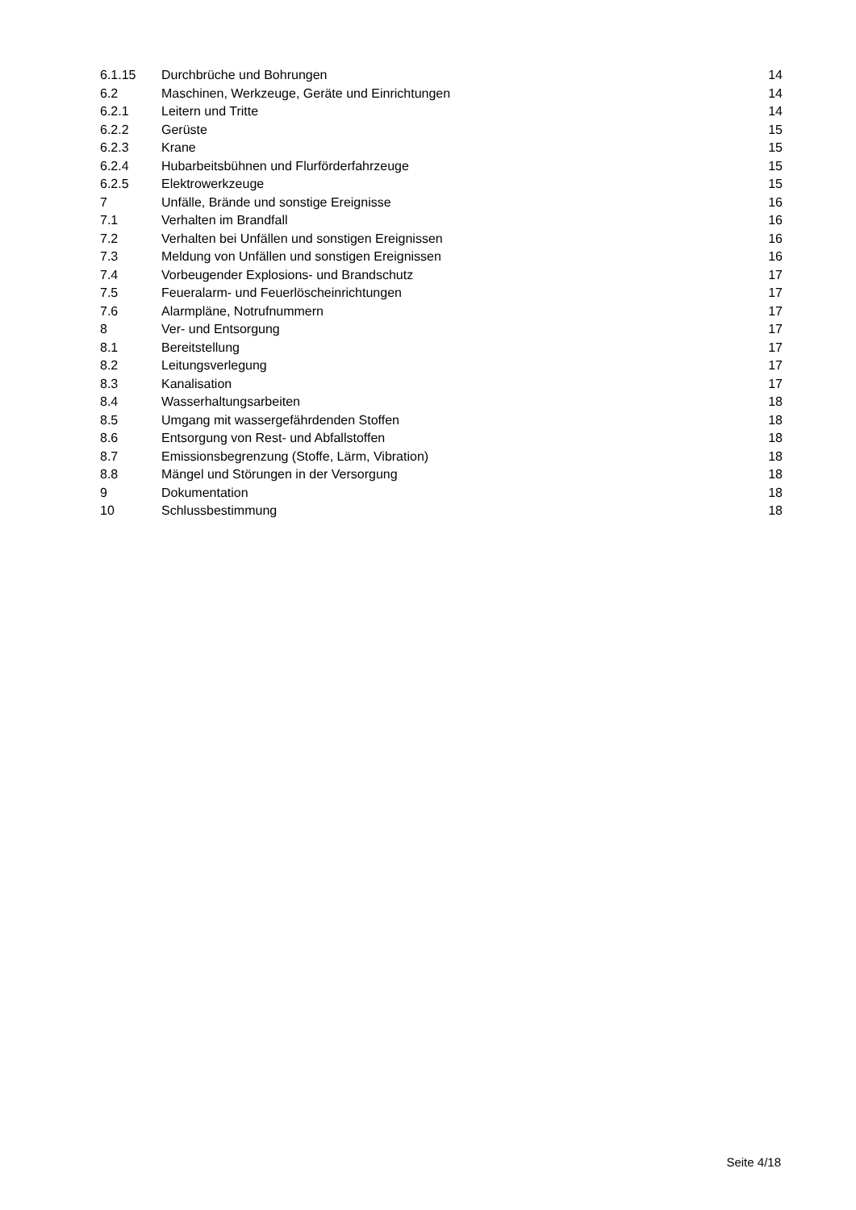| 6.1.15 | Durchbrüche und Bohrungen | 14 |
| 6.2 | Maschinen, Werkzeuge, Geräte und Einrichtungen | 14 |
| 6.2.1 | Leitern und Tritte | 14 |
| 6.2.2 | Gerüste | 15 |
| 6.2.3 | Krane | 15 |
| 6.2.4 | Hubarbeitsbühnen und Flurförderfahrzeuge | 15 |
| 6.2.5 | Elektrowerkzeuge | 15 |
| 7 | Unfälle, Brände und sonstige Ereignisse | 16 |
| 7.1 | Verhalten im Brandfall | 16 |
| 7.2 | Verhalten bei Unfällen und sonstigen Ereignissen | 16 |
| 7.3 | Meldung von Unfällen und sonstigen Ereignissen | 16 |
| 7.4 | Vorbeugender Explosions- und Brandschutz | 17 |
| 7.5 | Feueralarm- und Feuerlöscheinrichtungen | 17 |
| 7.6 | Alarmpläne, Notrufnummern | 17 |
| 8 | Ver- und Entsorgung | 17 |
| 8.1 | Bereitstellung | 17 |
| 8.2 | Leitungsverlegung | 17 |
| 8.3 | Kanalisation | 17 |
| 8.4 | Wasserhaltungsarbeiten | 18 |
| 8.5 | Umgang mit wassergefährdenden Stoffen | 18 |
| 8.6 | Entsorgung von Rest- und Abfallstoffen | 18 |
| 8.7 | Emissionsbegrenzung (Stoffe, Lärm, Vibration) | 18 |
| 8.8 | Mängel und Störungen in der Versorgung | 18 |
| 9 | Dokumentation | 18 |
| 10 | Schlussbestimmung | 18 |
Seite 4/18